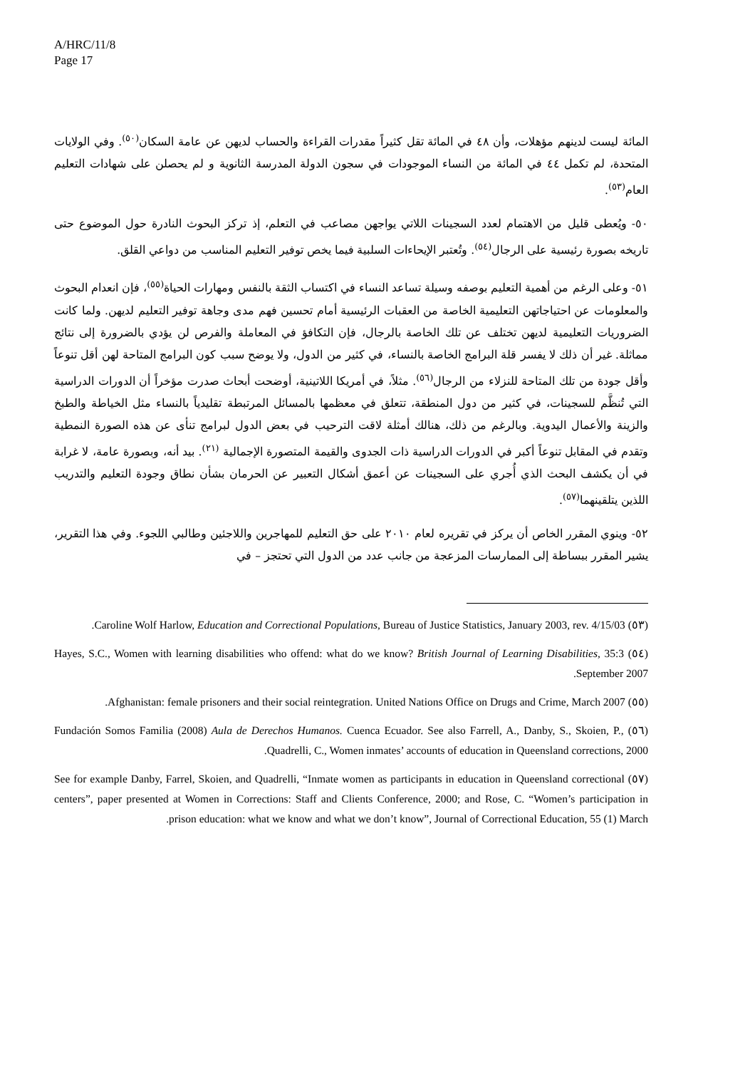A/HRC/11/8
Page 17
المائة ليست لدينهم مؤهلات، وأن ٤٨ في المائة تقل كثيراً مقدرات القراءة والحساب لديهن عن عامة السكان<sup>(٥٠)</sup>. وفي الولايات المتحدة، لم تكمل ٤٤ في المائة من النساء الموجودات في سجون الدولة المدرسة الثانوية و لم يحصلن على شهادات التعليم العام<sup>(٥٣)</sup>.
٥٠- ويُعطى قليل من الاهتمام لعدد السجينات اللاتي يواجهن مصاعب في التعلم، إذ تركز البحوث النادرة حول الموضوع حتى تاريخه بصورة رئيسية على الرجال<sup>(٥٤)</sup>. وتُعتبر الإيحاءات السلبية فيما يخص توفير التعليم المناسب من دواعي القلق.
٥١- وعلى الرغم من أهمية التعليم بوصفه وسيلة تساعد النساء في اكتساب الثقة بالنفس ومهارات الحياة<sup>(٥٥)</sup>، فإن انعدام البحوث والمعلومات عن احتياجاتهن التعليمية الخاصة من العقبات الرئيسية أمام تحسين فهم مدى وجاهة توفير التعليم لديهن. ولما كانت الضروريات التعليمية لديهن تختلف عن تلك الخاصة بالرجال، فإن التكافؤ في المعاملة والفرص لن يؤدي بالضرورة إلى نتائج مماثلة. غير أن ذلك لا يفسر قلة البرامج الخاصة بالنساء، في كثير من الدول، ولا يوضح سبب كون البرامج المتاحة لهن أقل تنوعاً وأقل جودة من تلك المتاحة للنزلاء من الرجال<sup>(٥٦)</sup>. مثلاً، في أمريكا اللاتينية، أوضحت أبحاث صدرت مؤخراً أن الدورات الدراسية التي تُنظَّم للسجينات، في كثير من دول المنطقة، تتعلق في معظمها بالمسائل المرتبطة تقليدياً بالنساء مثل الخياطة والطبخ والزينة والأعمال اليدوية. وبالرغم من ذلك، هنالك أمثلة لاقت الترحيب في بعض الدول لبرامج تنأى عن هذه الصورة النمطية وتقدم في المقابل تنوعاً أكبر في الدورات الدراسية ذات الجدوى والقيمة المتصورة الإجمالية <sup>(٢١)</sup>. بيد أنه، وبصورة عامة، لا غرابة في أن يكشف البحث الذي أُجري على السجينات عن أعمق أشكال التعبير عن الحرمان بشأن نطاق وجودة التعليم والتدريب اللذين يتلقينهما<sup>(٥٧)</sup>.
٥٢- وينوي المقرر الخاص أن يركز في تقريره لعام ٢٠١٠ على حق التعليم للمهاجرين واللاجئين وطالبي اللجوء. وفي هذا التقرير، يشير المقرر ببساطة إلى الممارسات المزعجة من جانب عدد من الدول التي تحتجز – في
(٥٣) Caroline Wolf Harlow, Education and Correctional Populations, Bureau of Justice Statistics, January 2003, rev. 4/15/03.
(٥٤) Hayes, S.C., Women with learning disabilities who offend: what do we know? British Journal of Learning Disabilities, 35:3 September 2007.
(٥٥) Afghanistan: female prisoners and their social reintegration. United Nations Office on Drugs and Crime, March 2007.
(٥٦) Fundación Somos Familia (2008) Aula de Derechos Humanos. Cuenca Ecuador. See also Farrell, A., Danby, S., Skoien, P., Quadrelli, C., Women inmates’ accounts of education in Queensland corrections, 2000.
(٥٧) See for example Danby, Farrel, Skoien, and Quadrelli, “Inmate women as participants in education in Queensland correctional centers”, paper presented at Women in Corrections: Staff and Clients Conference, 2000; and Rose, C. “Women’s participation in prison education: what we know and what we don’t know”, Journal of Correctional Education, 55 (1) March.